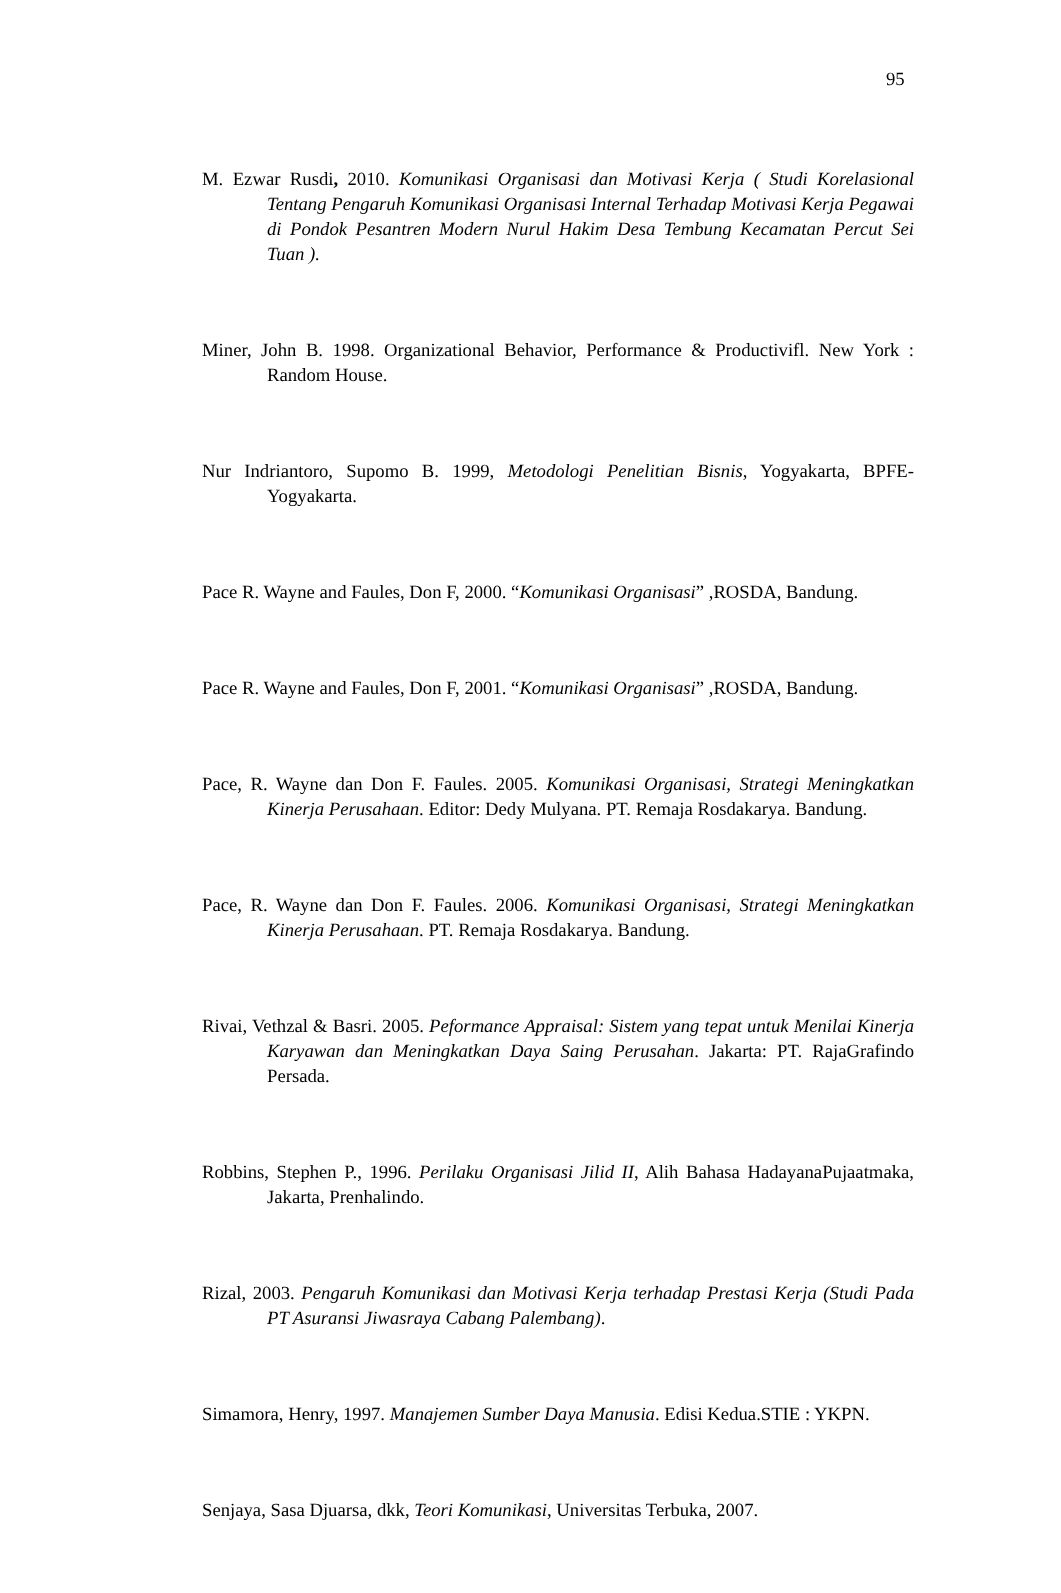95
M. Ezwar Rusdi, 2010. Komunikasi Organisasi dan Motivasi Kerja ( Studi Korelasional Tentang Pengaruh Komunikasi Organisasi Internal Terhadap Motivasi Kerja Pegawai di Pondok Pesantren Modern Nurul Hakim Desa Tembung Kecamatan Percut Sei Tuan ).
Miner, John B. 1998. Organizational Behavior, Performance & Productivifl. New York : Random House.
Nur Indriantoro, Supomo B. 1999, Metodologi Penelitian Bisnis, Yogyakarta, BPFE-Yogyakarta.
Pace R. Wayne and Faules, Don F, 2000. “Komunikasi Organisasi” ,ROSDA, Bandung.
Pace R. Wayne and Faules, Don F, 2001. “Komunikasi Organisasi” ,ROSDA, Bandung.
Pace, R. Wayne dan Don F. Faules. 2005. Komunikasi Organisasi, Strategi Meningkatkan Kinerja Perusahaan. Editor: Dedy Mulyana. PT. Remaja Rosdakarya. Bandung.
Pace, R. Wayne dan Don F. Faules. 2006. Komunikasi Organisasi, Strategi Meningkatkan Kinerja Perusahaan. PT. Remaja Rosdakarya. Bandung.
Rivai, Vethzal & Basri. 2005. Peformance Appraisal: Sistem yang tepat untuk Menilai Kinerja Karyawan dan Meningkatkan Daya Saing Perusahan. Jakarta: PT. RajaGrafindo Persada.
Robbins, Stephen P., 1996. Perilaku Organisasi Jilid II, Alih Bahasa HadayanaPujaatmaka, Jakarta, Prenhalindo.
Rizal, 2003. Pengaruh Komunikasi dan Motivasi Kerja terhadap Prestasi Kerja (Studi Pada PT Asuransi Jiwasraya Cabang Palembang).
Simamora, Henry, 1997. Manajemen Sumber Daya Manusia. Edisi Kedua.STIE : YKPN.
Senjaya, Sasa Djuarsa, dkk, Teori Komunikasi, Universitas Terbuka, 2007.